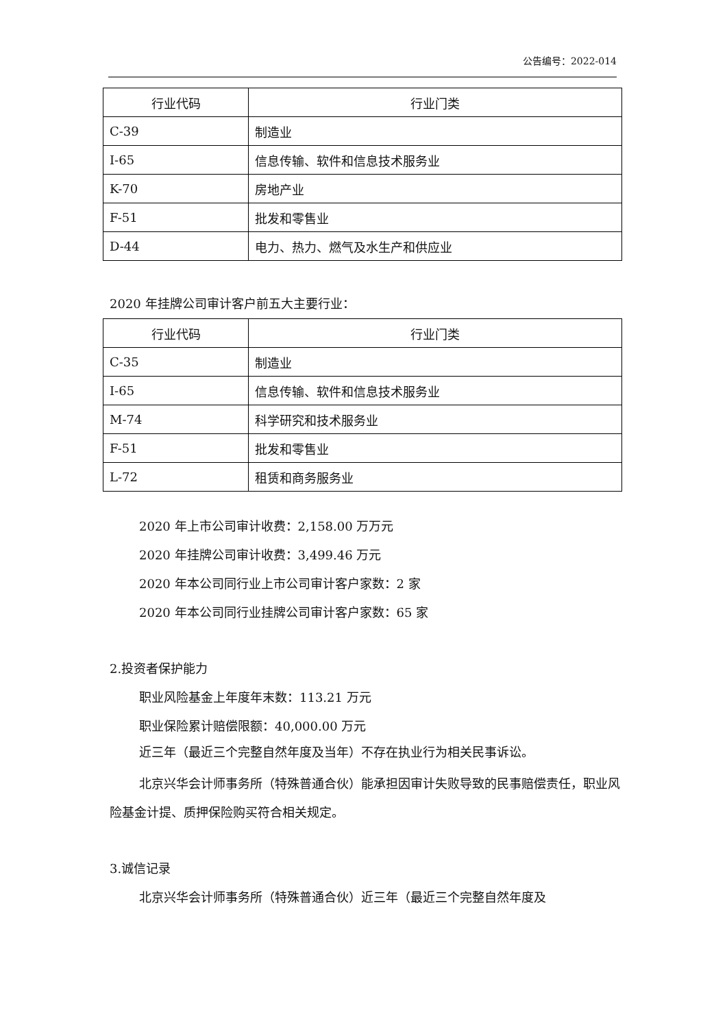公告编号：2022-014
| 行业代码 | 行业门类 |
| --- | --- |
| C-39 | 制造业 |
| I-65 | 信息传输、软件和信息技术服务业 |
| K-70 | 房地产业 |
| F-51 | 批发和零售业 |
| D-44 | 电力、热力、燃气及水生产和供应业 |
2020 年挂牌公司审计客户前五大主要行业：
| 行业代码 | 行业门类 |
| --- | --- |
| C-35 | 制造业 |
| I-65 | 信息传输、软件和信息技术服务业 |
| M-74 | 科学研究和技术服务业 |
| F-51 | 批发和零售业 |
| L-72 | 租赁和商务服务业 |
2020 年上市公司审计收费：2,158.00 万万元
2020 年挂牌公司审计收费：3,499.46 万元
2020 年本公司同行业上市公司审计客户家数：2 家
2020 年本公司同行业挂牌公司审计客户家数：65 家
2.投资者保护能力
职业风险基金上年度年末数：113.21 万元
职业保险累计赔偿限额：40,000.00 万元
近三年（最近三个完整自然年度及当年）不存在执业行为相关民事诉讼。
北京兴华会计师事务所（特殊普通合伙）能承担因审计失败导致的民事赔偿责任，职业风险基金计提、质押保险购买符合相关规定。
3.诚信记录
北京兴华会计师事务所（特殊普通合伙）近三年（最近三个完整自然年度及